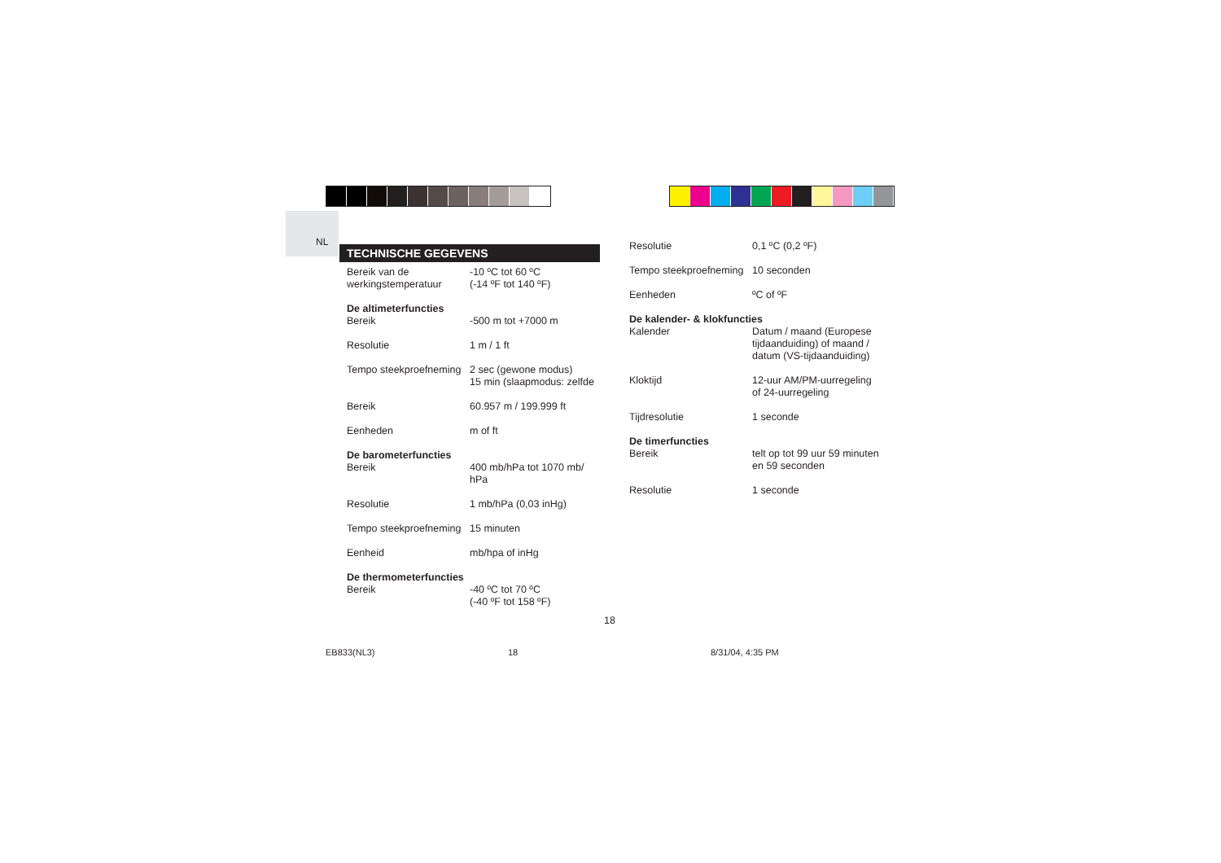NL
TECHNISCHE GEGEVENS
| Bereik van de werkingstemperatuur | -10 ºC tot 60 ºC (-14 ºF tot 140 ºF) |
| De altimeterfuncties | |
| Bereik | -500 m tot +7000 m |
| Resolutie | 1 m / 1 ft |
| Tempo steekproefneming | 2 sec (gewone modus) 15 min (slaapmodus: zelfde |
| Bereik | 60.957 m / 199.999 ft |
| Eenheden | m of ft |
| De barometerfuncties | |
| Bereik | 400 mb/hPa tot 1070 mb/ hPa |
| Resolutie | 1 mb/hPa (0,03 inHg) |
| Tempo steekproefneming | 15 minuten |
| Eenheid | mb/hpa of inHg |
| De thermometerfuncties | |
| Bereik | -40 ºC tot 70 ºC (-40 ºF tot 158 ºF) |
| Resolutie | 0,1 ºC (0,2 ºF) |
| Tempo steekproefneming | 10 seconden |
| Eenheden | ºC of ºF |
| De kalender- & klokfuncties | |
| Kalender | Datum / maand (Europese tijdaanduiding) of maand / datum (VS-tijdaanduiding) |
| Kloktijd | 12-uur AM/PM-uurregeling of 24-uurregeling |
| Tijdresolutie | 1 seconde |
| De timerfuncties | |
| Bereik | telt op tot 99 uur 59 minuten en 59 seconden |
| Resolutie | 1 seconde |
18
EB833(NL3) 18 8/31/04, 4:35 PM